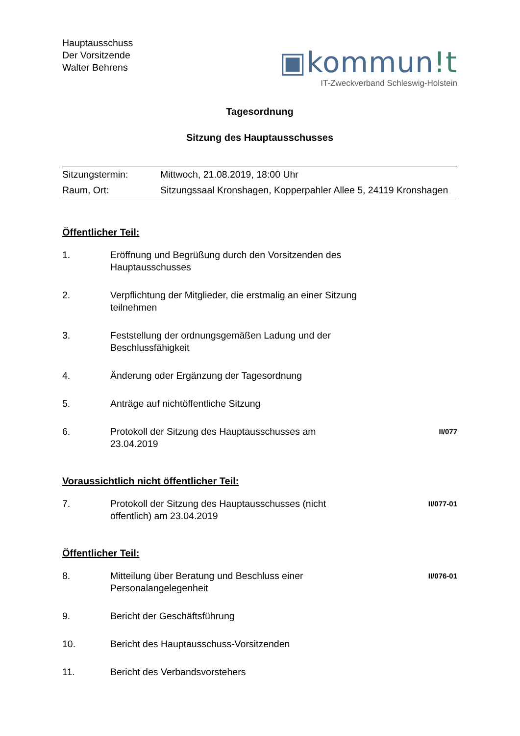Hauptausschuss
Der Vorsitzende
Walter Behrens
▣kommun!t
IT-Zweckverband Schleswig-Holstein
Tagesordnung
Sitzung des Hauptausschusses
| Sitzungstermin: | Mittwoch, 21.08.2019, 18:00 Uhr |
| Raum, Ort: | Sitzungssaal Kronshagen, Kopperpahler Allee 5, 24119 Kronshagen |
Öffentlicher Teil:
| 1. | Eröffnung und Begrüßung durch den Vorsitzenden des Hauptausschusses | |
| 2. | Verpflichtung der Mitglieder, die erstmalig an einer Sitzung teilnehmen | |
| 3. | Feststellung der ordnungsgemäßen Ladung und der Beschlussfähigkeit | |
| 4. | Änderung oder Ergänzung der Tagesordnung | |
| 5. | Anträge auf nichtöffentliche Sitzung | |
| 6. | Protokoll der Sitzung des Hauptausschusses am 23.04.2019 | II/077 |
Voraussichtlich nicht öffentlicher Teil:
| 7. | Protokoll der Sitzung des Hauptausschusses (nicht öffentlich) am 23.04.2019 | II/077-01 |
Öffentlicher Teil:
| 8. | Mitteilung über Beratung und Beschluss einer Personalangelegenheit | II/076-01 |
| 9. | Bericht der Geschäftsführung | |
| 10. | Bericht des Hauptausschuss-Vorsitzenden | |
| 11. | Bericht des Verbandsvorstehers | |